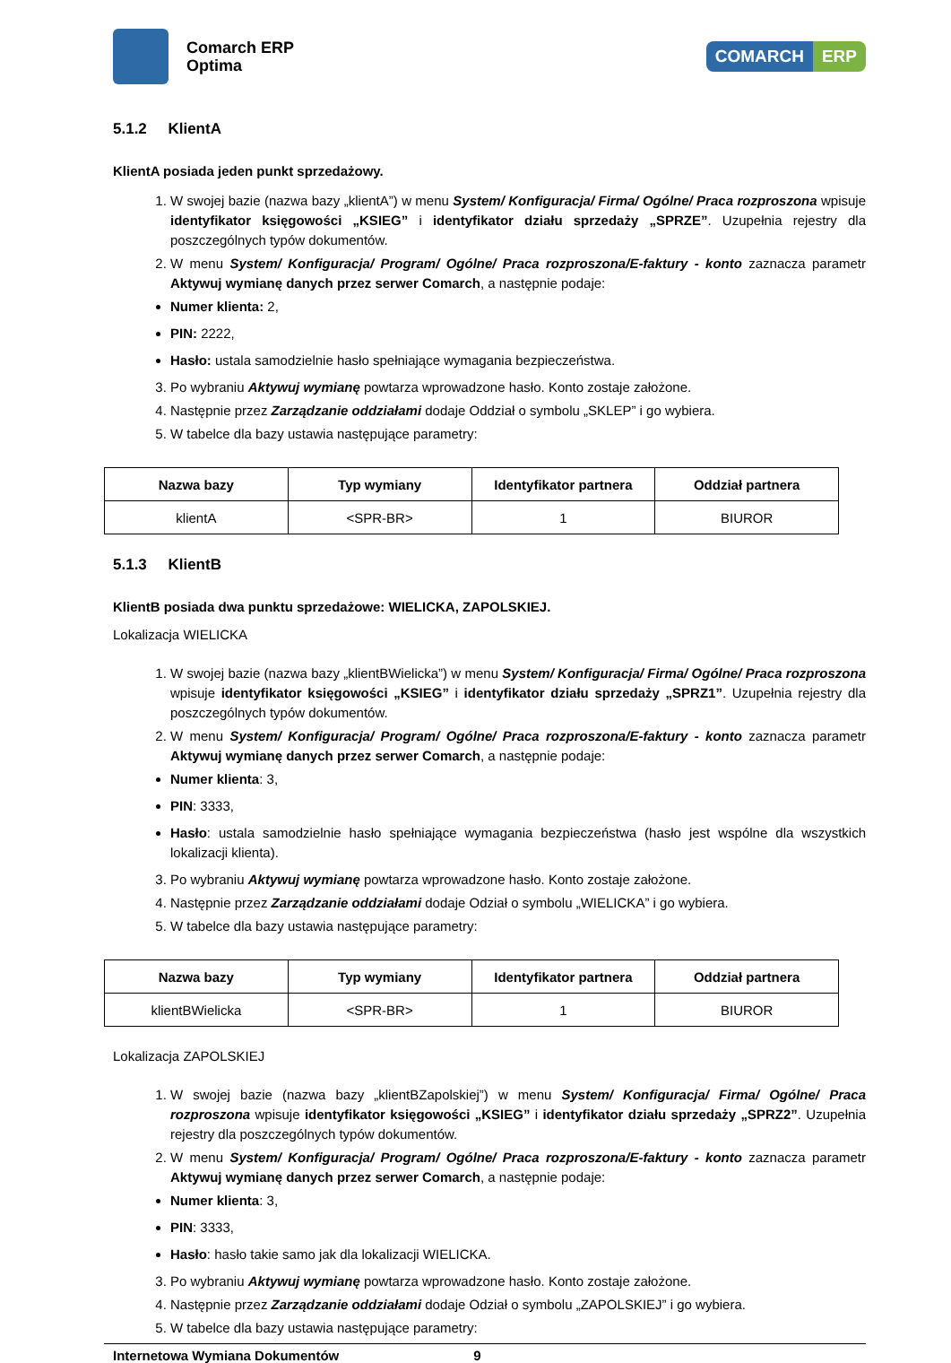Comarch ERP
Optima
COMARCH ERP
5.1.2 KlientA
KlientA posiada jeden punkt sprzedażowy.
1. W swojej bazie (nazwa bazy „klientA”) w menu System/ Konfiguracja/ Firma/ Ogólne/ Praca rozproszona wpisuje identyfikator księgowości „KSIEG” i identyfikator działu sprzedaży „SPRZE”. Uzupełnia rejestry dla poszczególnych typów dokumentów.
2. W menu System/ Konfiguracja/ Program/ Ogólne/ Praca rozproszona/E-faktury - konto zaznacza parametr Aktywuj wymianę danych przez serwer Comarch, a następnie podaje:
Numer klienta: 2,
PIN: 2222,
Hasło: ustala samodzielnie hasło spełniające wymagania bezpieczeństwa.
3. Po wybraniu Aktywuj wymianę powtarza wprowadzone hasło. Konto zostaje założone.
4. Następnie przez Zarządzanie oddziałami dodaje Oddział o symbolu „SKLEP” i go wybiera.
5. W tabelce dla bazy ustawia następujące parametry:
| Nazwa bazy | Typ wymiany | Identyfikator partnera | Oddział partnera |
| --- | --- | --- | --- |
| klientA | <SPR-BR> | 1 | BIUROR |
5.1.3 KlientB
KlientB posiada dwa punktu sprzedażowe: WIELICKA, ZAPOLSKIEJ.
Lokalizacja WIELICKA
1. W swojej bazie (nazwa bazy „klientBWielicka”) w menu System/ Konfiguracja/ Firma/ Ogólne/ Praca rozproszona wpisuje identyfikator księgowości „KSIEG” i identyfikator działu sprzedaży „SPRZ1”. Uzupełnia rejestry dla poszczególnych typów dokumentów.
2. W menu System/ Konfiguracja/ Program/ Ogólne/ Praca rozproszona/E-faktury - konto zaznacza parametr Aktywuj wymianę danych przez serwer Comarch, a następnie podaje:
Numer klienta: 3,
PIN: 3333,
Hasło: ustala samodzielnie hasło spełniające wymagania bezpieczeństwa (hasło jest wspólne dla wszystkich lokalizacji klienta).
3. Po wybraniu Aktywuj wymianę powtarza wprowadzone hasło. Konto zostaje założone.
4. Następnie przez Zarządzanie oddziałami dodaje Odział o symbolu „WIELICKA” i go wybiera.
5. W tabelce dla bazy ustawia następujące parametry:
| Nazwa bazy | Typ wymiany | Identyfikator partnera | Oddział partnera |
| --- | --- | --- | --- |
| klientBWielicka | <SPR-BR> | 1 | BIUROR |
Lokalizacja ZAPOLSKIEJ
1. W swojej bazie (nazwa bazy „klientBZapolskiej”) w menu System/ Konfiguracja/ Firma/ Ogólne/ Praca rozproszona wpisuje identyfikator księgowości „KSIEG” i identyfikator działu sprzedaży „SPRZ2”. Uzupełnia rejestry dla poszczególnych typów dokumentów.
2. W menu System/ Konfiguracja/ Program/ Ogólne/ Praca rozproszona/E-faktury - konto zaznacza parametr Aktywuj wymianę danych przez serwer Comarch, a następnie podaje:
Numer klienta: 3,
PIN: 3333,
Hasło: hasło takie samo jak dla lokalizacji WIELICKA.
3. Po wybraniu Aktywuj wymianę powtarza wprowadzone hasło. Konto zostaje założone.
4. Następnie przez Zarządzanie oddziałami dodaje Odział o symbolu „ZAPOLSKIEJ” i go wybiera.
5. W tabelce dla bazy ustawia następujące parametry:
Internetowa Wymiana Dokumentów 9